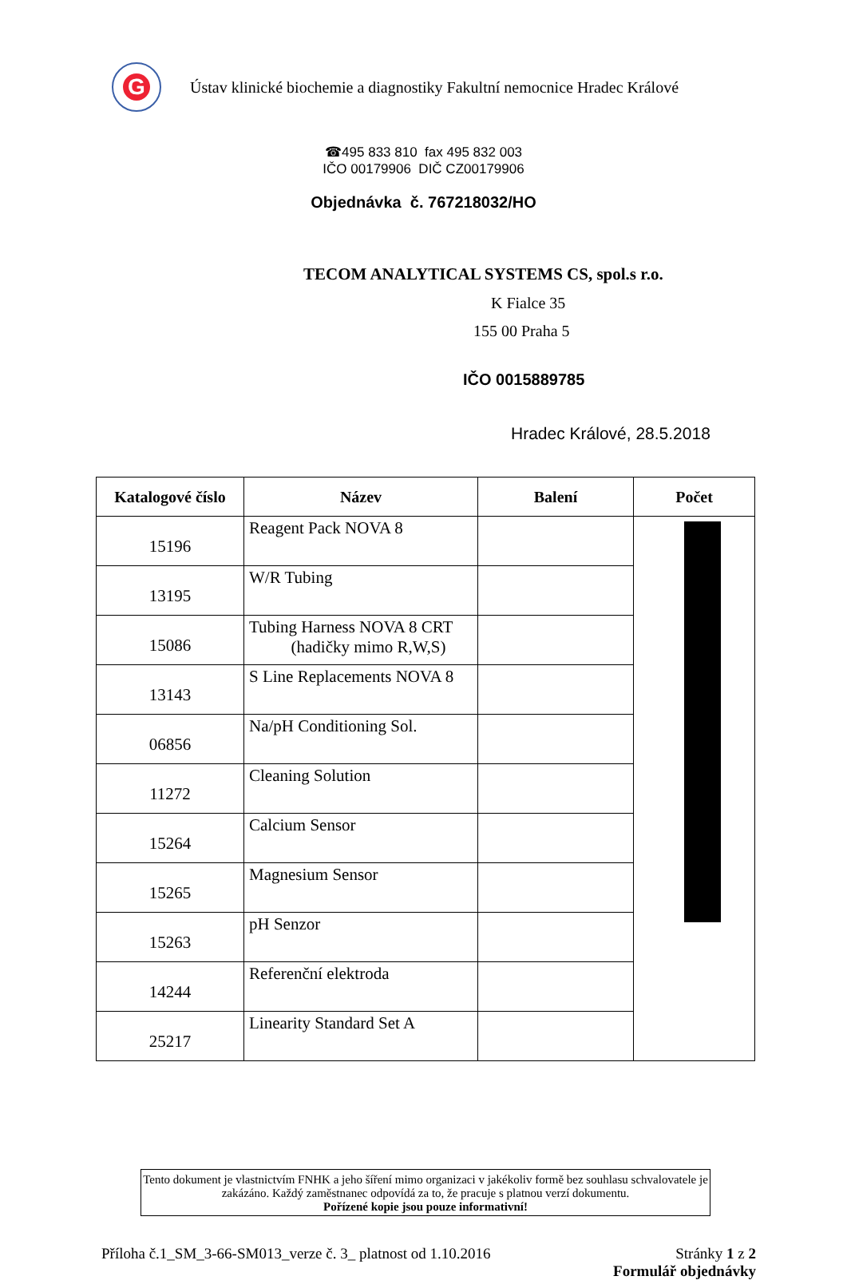G
Ústav klinické biochemie a diagnostiky Fakultní nemocnice Hradec Králové
☎495 833 810 fax 495 832 003
IČO 00179906 DIČ CZ00179906
Objednávka č. 767218032/HO
TECOM ANALYTICAL SYSTEMS CS, spol.s r.o.
K Fialce 35
155 00 Praha 5
IČO 0015889785
Hradec Králové, 28.5.2018
| Katalogové číslo | Název | Balení | Počet |
| --- | --- | --- | --- |
| 15196 | Reagent Pack NOVA 8 | | |
| 13195 | W/R Tubing | | |
| 15086 | Tubing Harness NOVA 8 CRT (hadičky mimo R,W,S) | | |
| 13143 | S Line Replacements NOVA 8 | | |
| 06856 | Na/pH Conditioning Sol. | | |
| 11272 | Cleaning Solution | | |
| 15264 | Calcium Sensor | | |
| 15265 | Magnesium Sensor | | |
| 15263 | pH Senzor | | |
| 14244 | Referenční elektroda | | |
| 25217 | Linearity Standard Set A | | |
Tento dokument je vlastnictvím FNHK a jeho šíření mimo organizaci v jakékoliv formě bez souhlasu schvalovatele je zakázáno. Každý zaměstnanec odpovídá za to, že pracuje s platnou verzí dokumentu.
Pořízené kopie jsou pouze informativní!
Příloha č.1_SM_3-66-SM013_verze č. 3_ platnost od 1.10.2016
Stránky 1 z 2
Formulář objednávky